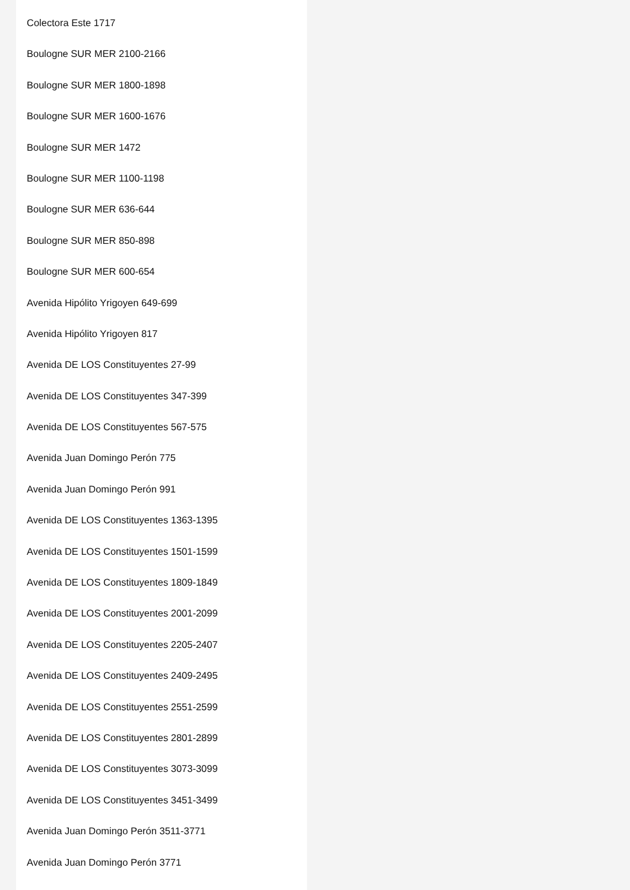Colectora Este 1717
Boulogne SUR MER 2100-2166
Boulogne SUR MER 1800-1898
Boulogne SUR MER 1600-1676
Boulogne SUR MER 1472
Boulogne SUR MER 1100-1198
Boulogne SUR MER 636-644
Boulogne SUR MER 850-898
Boulogne SUR MER 600-654
Avenida Hipólito Yrigoyen 649-699
Avenida Hipólito Yrigoyen 817
Avenida DE LOS Constituyentes 27-99
Avenida DE LOS Constituyentes 347-399
Avenida DE LOS Constituyentes 567-575
Avenida Juan Domingo Perón 775
Avenida Juan Domingo Perón 991
Avenida DE LOS Constituyentes 1363-1395
Avenida DE LOS Constituyentes 1501-1599
Avenida DE LOS Constituyentes 1809-1849
Avenida DE LOS Constituyentes 2001-2099
Avenida DE LOS Constituyentes 2205-2407
Avenida DE LOS Constituyentes 2409-2495
Avenida DE LOS Constituyentes 2551-2599
Avenida DE LOS Constituyentes 2801-2899
Avenida DE LOS Constituyentes 3073-3099
Avenida DE LOS Constituyentes 3451-3499
Avenida Juan Domingo Perón 3511-3771
Avenida Juan Domingo Perón 3771